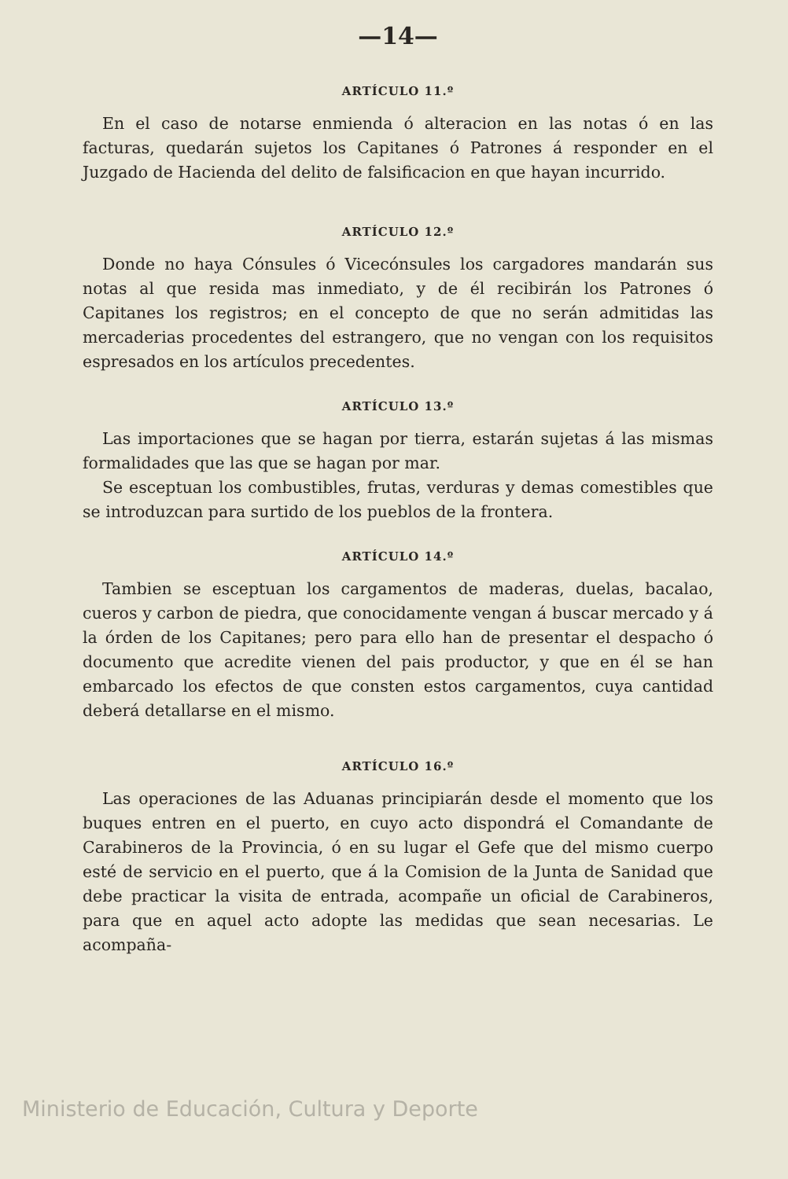—14—
ARTÍCULO 11.º
En el caso de notarse enmienda ó alteracion en las notas ó en las facturas, quedarán sujetos los Capitanes ó Patrones á responder en el Juzgado de Hacienda del delito de falsificacion en que hayan incurrido.
ARTÍCULO 12.º
Donde no haya Cónsules ó Vicecónsules los cargadores mandarán sus notas al que resida mas inmediato, y de él recibirán los Patrones ó Capitanes los registros; en el concepto de que no serán admitidas las mercaderias procedentes del estrangero, que no vengan con los requisitos espresados en los artículos precedentes.
ARTÍCULO 13.º
Las importaciones que se hagan por tierra, estarán sujetas á las mismas formalidades que las que se hagan por mar.
Se esceptuan los combustibles, frutas, verduras y demas comestibles que se introduzcan para surtido de los pueblos de la frontera.
ARTÍCULO 14.º
Tambien se esceptuan los cargamentos de maderas, duelas, bacalao, cueros y carbon de piedra, que conocidamente vengan á buscar mercado y á la órden de los Capitanes; pero para ello han de presentar el despacho ó documento que acredite vienen del pais productor, y que en él se han embarcado los efectos de que consten estos cargamentos, cuya cantidad deberá detallarse en el mismo.
ARTÍCULO 16.º
Las operaciones de las Aduanas principiarán desde el momento que los buques entren en el puerto, en cuyo acto dispondrá el Comandante de Carabineros de la Provincia, ó en su lugar el Gefe que del mismo cuerpo esté de servicio en el puerto, que á la Comision de la Junta de Sanidad que debe practicar la visita de entrada, acompañe un oficial de Carabineros, para que en aquel acto adopte las medidas que sean necesarias. Le acompaña-
Ministerio de Educación, Cultura y Deporte